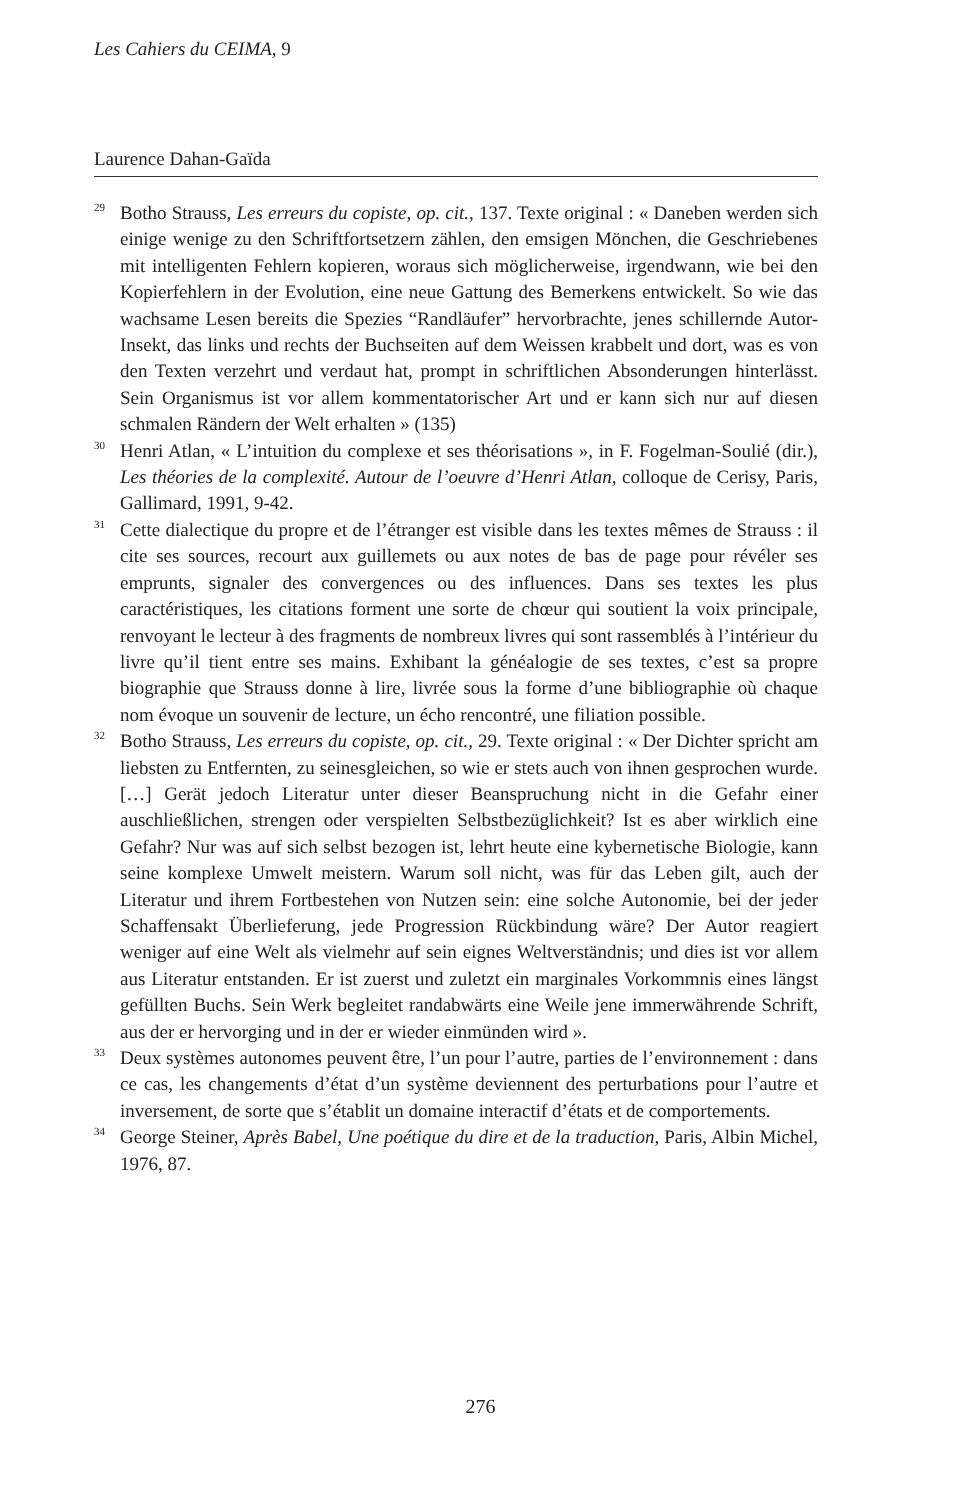Les Cahiers du CEIMA, 9
Laurence Dahan-Gaïda
<sup>29</sup>
Botho Strauss, Les erreurs du copiste, op. cit., 137. Texte original : « Daneben werden sich einige wenige zu den Schriftfortsetzern zählen, den emsigen Mönchen, die Geschriebenes mit intelligenten Fehlern kopieren, woraus sich möglicherweise, irgendwann, wie bei den Kopierfehlern in der Evolution, eine neue Gattung des Bemerkens entwickelt. So wie das wachsame Lesen bereits die Spezies “Randläufer” hervorbrachte, jenes schillernde Autor-Insekt, das links und rechts der Buchseiten auf dem Weissen krabbelt und dort, was es von den Texten verzehrt und verdaut hat, prompt in schriftlichen Absonderungen hinterlässt. Sein Organismus ist vor allem kommentatorischer Art und er kann sich nur auf diesen schmalen Rändern der Welt erhalten » (135)
<sup>30</sup>
Henri Atlan, « L’intuition du complexe et ses théorisations », in F. Fogelman-Soulié (dir.), Les théories de la complexité. Autour de l’oeuvre d’Henri Atlan, colloque de Cerisy, Paris, Gallimard, 1991, 9-42.
<sup>31</sup>
Cette dialectique du propre et de l’étranger est visible dans les textes mêmes de Strauss : il cite ses sources, recourt aux guillemets ou aux notes de bas de page pour révéler ses emprunts, signaler des convergences ou des influences. Dans ses textes les plus caractéristiques, les citations forment une sorte de chœur qui soutient la voix principale, renvoyant le lecteur à des fragments de nombreux livres qui sont rassemblés à l’intérieur du livre qu’il tient entre ses mains. Exhibant la généalogie de ses textes, c’est sa propre biographie que Strauss donne à lire, livrée sous la forme d’une bibliographie où chaque nom évoque un souvenir de lecture, un écho rencontré, une filiation possible.
<sup>32</sup>
Botho Strauss, Les erreurs du copiste, op. cit., 29. Texte original : « Der Dichter spricht am liebsten zu Entfernten, zu seinesgleichen, so wie er stets auch von ihnen gesprochen wurde. […] Gerät jedoch Literatur unter dieser Beanspruchung nicht in die Gefahr einer auschließlichen, strengen oder verspielten Selbstbezüglichkeit? Ist es aber wirklich eine Gefahr? Nur was auf sich selbst bezogen ist, lehrt heute eine kybernetische Biologie, kann seine komplexe Umwelt meistern. Warum soll nicht, was für das Leben gilt, auch der Literatur und ihrem Fortbestehen von Nutzen sein: eine solche Autonomie, bei der jeder Schaffensakt Überlieferung, jede Progression Rückbindung wäre? Der Autor reagiert weniger auf eine Welt als vielmehr auf sein eignes Weltverständnis; und dies ist vor allem aus Literatur entstanden. Er ist zuerst und zuletzt ein marginales Vorkommnis eines längst gefüllten Buchs. Sein Werk begleitet randabwärts eine Weile jene immerwährende Schrift, aus der er hervorging und in der er wieder einmünden wird ».
<sup>33</sup>
Deux systèmes autonomes peuvent être, l’un pour l’autre, parties de l’environnement : dans ce cas, les changements d’état d’un système deviennent des perturbations pour l’autre et inversement, de sorte que s’établit un domaine interactif d’états et de comportements.
<sup>34</sup>
George Steiner, Après Babel, Une poétique du dire et de la traduction, Paris, Albin Michel, 1976, 87.
276